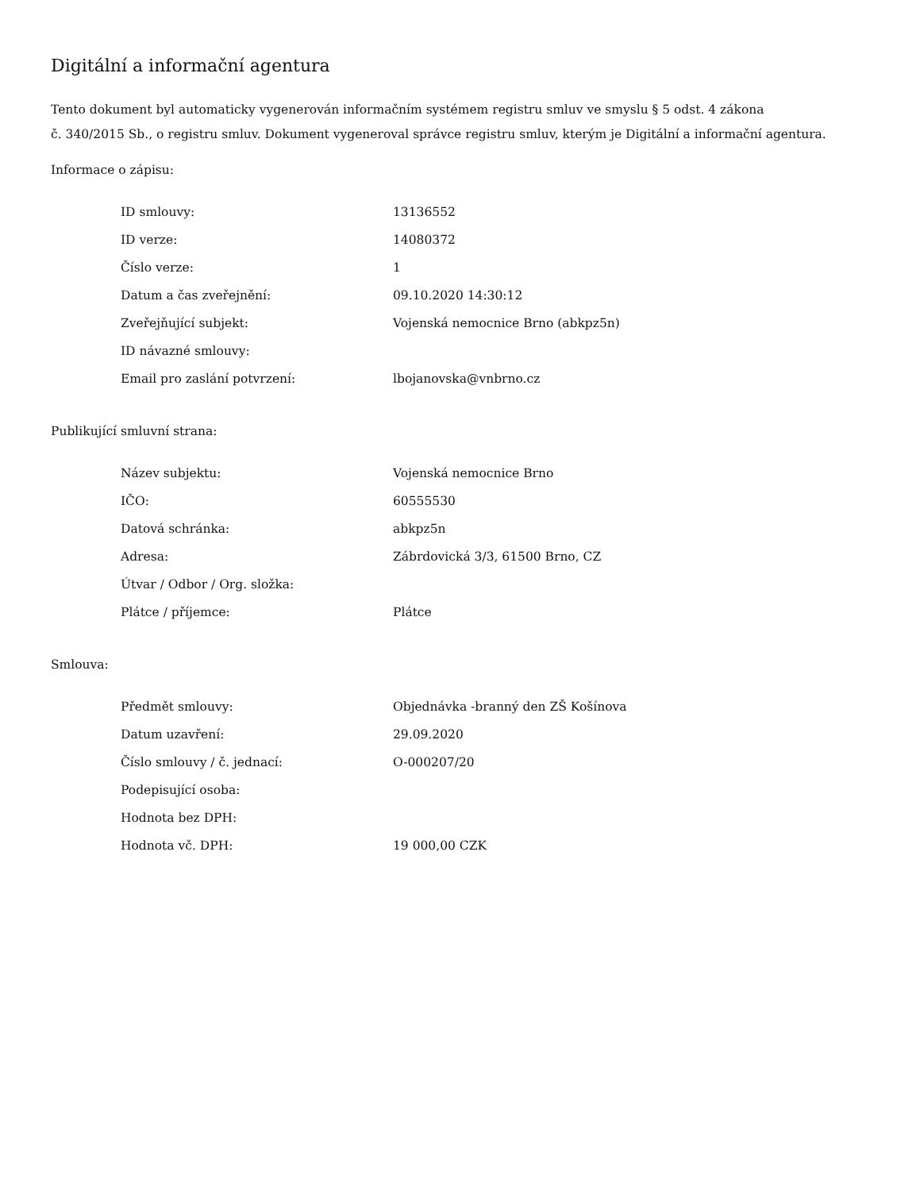Digitální a informační agentura
Tento dokument byl automaticky vygenerován informačním systémem registru smluv ve smyslu § 5 odst. 4 zákona
č. 340/2015 Sb., o registru smluv. Dokument vygeneroval správce registru smluv, kterým je Digitální a informační agentura.
Informace o zápisu:
| ID smlouvy: | 13136552 |
| ID verze: | 14080372 |
| Číslo verze: | 1 |
| Datum a čas zveřejnění: | 09.10.2020 14:30:12 |
| Zveřejňující subjekt: | Vojenská nemocnice Brno (abkpz5n) |
| ID návazné smlouvy: | |
| Email pro zaslání potvrzení: | lbojanovska@vnbrno.cz |
Publikující smluvní strana:
| Název subjektu: | Vojenská nemocnice Brno |
| IČO: | 60555530 |
| Datová schránka: | abkpz5n |
| Adresa: | Zábrdovická 3/3, 61500 Brno, CZ |
| Útvar / Odbor / Org. složka: | |
| Plátce / příjemce: | Plátce |
Smlouva:
| Předmět smlouvy: | Objednávka -branný den ZŠ Košínova |
| Datum uzavření: | 29.09.2020 |
| Číslo smlouvy / č. jednací: | O-000207/20 |
| Podepisující osoba: | |
| Hodnota bez DPH: | |
| Hodnota vč. DPH: | 19 000,00 CZK |